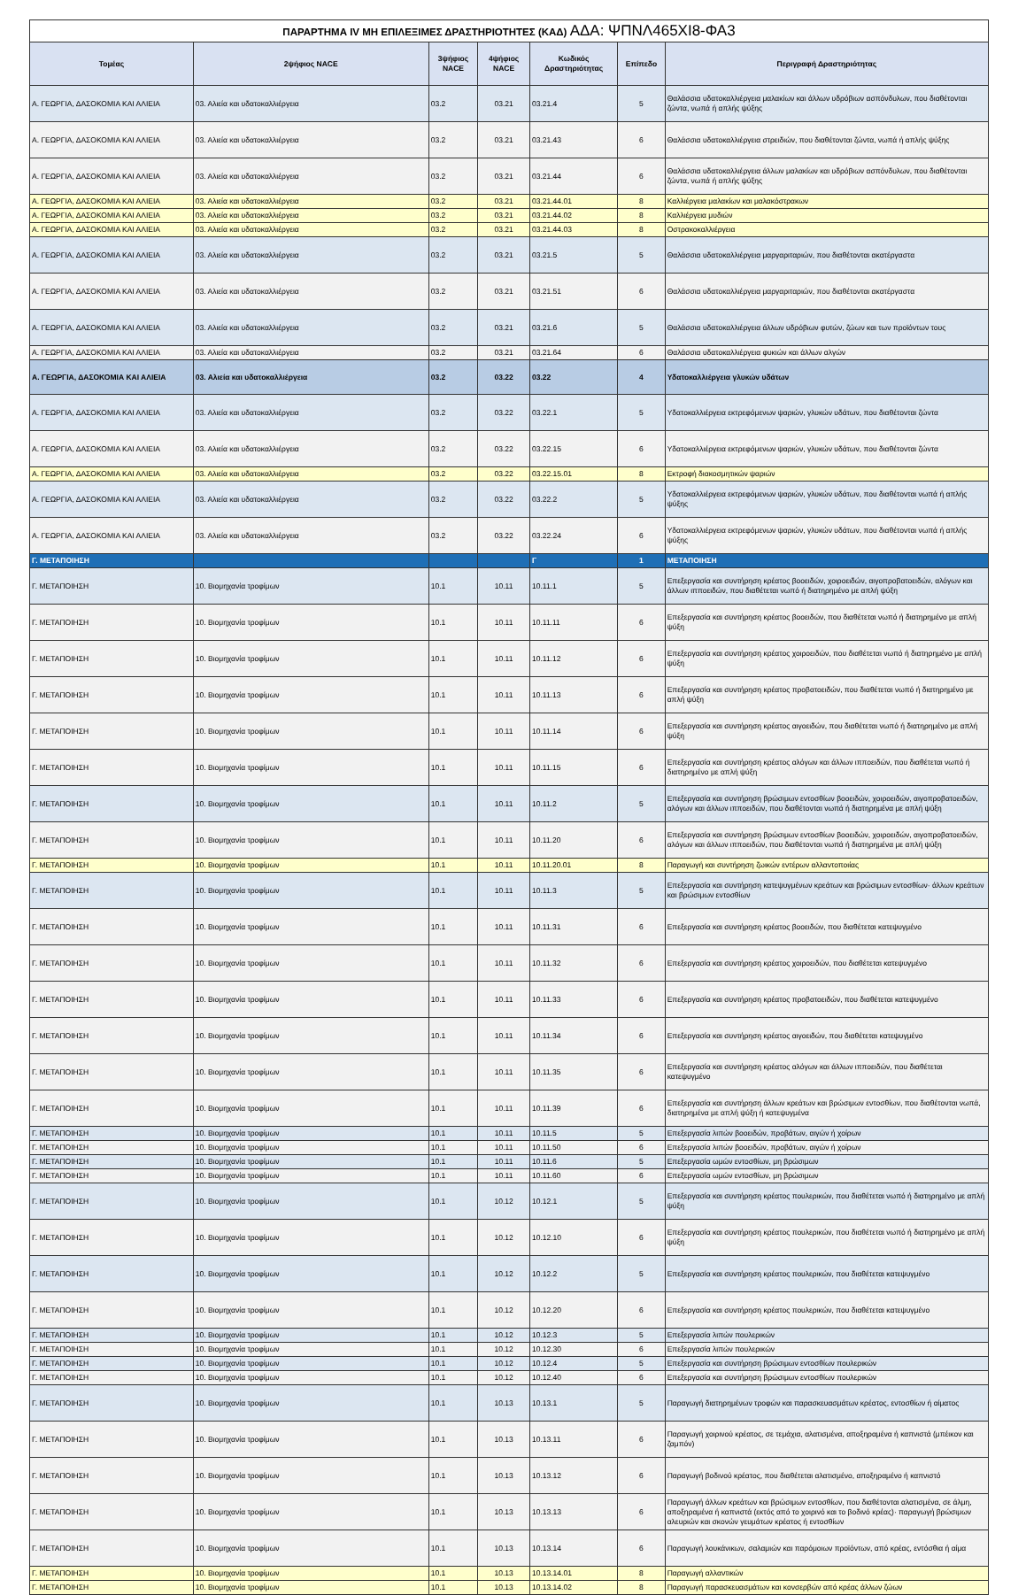| ΠΑΡΑΡΤΗΜΑ IV ΜΗ ΕΠΙΛΕΞΙΜΕΣ ΔΡΑΣΤΗΡΙΟΤΗΤΕΣ (ΚΑΔ) ΑΔΑ: ΨΠΝΛ465ΧΙ8-ΦΑ3 | | | | | | |
| Τομέας | 2ψήφιος NACE | 3ψήφιος NACE | 4ψήφιος NACE | Κωδικός Δραστηριότητας | Επίπεδο | Περιγραφή Δραστηριότητας |
| Α. ΓΕΩΡΓΙΑ, ΔΑΣΟΚΟΜΙΑ ΚΑΙ ΑΛΙΕΙΑ | 03. Αλιεία και υδατοκαλλιέργεια | 03.2 | 03.21 | 03.21.4 | 5 | Θαλάσσια υδατοκαλλιέργεια μαλακίων και άλλων υδρόβιων ασπόνδυλων, που διαθέτονται ζώντα, νωπά ή απλής ψύξης |
| Α. ΓΕΩΡΓΙΑ, ΔΑΣΟΚΟΜΙΑ ΚΑΙ ΑΛΙΕΙΑ | 03. Αλιεία και υδατοκαλλιέργεια | 03.2 | 03.21 | 03.21.43 | 6 | Θαλάσσια υδατοκαλλιέργεια στρειδιών, που διαθέτονται ζώντα, νωπά ή απλής ψύξης |
| Α. ΓΕΩΡΓΙΑ, ΔΑΣΟΚΟΜΙΑ ΚΑΙ ΑΛΙΕΙΑ | 03. Αλιεία και υδατοκαλλιέργεια | 03.2 | 03.21 | 03.21.44 | 6 | Θαλάσσια υδατοκαλλιέργεια άλλων μαλακίων και υδρόβιων ασπόνδυλων, που διαθέτονται ζώντα, νωπά ή απλής ψύξης |
| Α. ΓΕΩΡΓΙΑ, ΔΑΣΟΚΟΜΙΑ ΚΑΙ ΑΛΙΕΙΑ | 03. Αλιεία και υδατοκαλλιέργεια | 03.2 | 03.21 | 03.21.44.01 | 8 | Καλλιέργεια μαλακίων και μαλακόστρακων |
| Α. ΓΕΩΡΓΙΑ, ΔΑΣΟΚΟΜΙΑ ΚΑΙ ΑΛΙΕΙΑ | 03. Αλιεία και υδατοκαλλιέργεια | 03.2 | 03.21 | 03.21.44.02 | 8 | Καλλιέργεια μυδιών |
| Α. ΓΕΩΡΓΙΑ, ΔΑΣΟΚΟΜΙΑ ΚΑΙ ΑΛΙΕΙΑ | 03. Αλιεία και υδατοκαλλιέργεια | 03.2 | 03.21 | 03.21.44.03 | 8 | Οστρακοκαλλιέργεια |
| Α. ΓΕΩΡΓΙΑ, ΔΑΣΟΚΟΜΙΑ ΚΑΙ ΑΛΙΕΙΑ | 03. Αλιεία και υδατοκαλλιέργεια | 03.2 | 03.21 | 03.21.5 | 5 | Θαλάσσια υδατοκαλλιέργεια μαργαριταριών, που διαθέτονται ακατέργαστα |
| Α. ΓΕΩΡΓΙΑ, ΔΑΣΟΚΟΜΙΑ ΚΑΙ ΑΛΙΕΙΑ | 03. Αλιεία και υδατοκαλλιέργεια | 03.2 | 03.21 | 03.21.51 | 6 | Θαλάσσια υδατοκαλλιέργεια μαργαριταριών, που διαθέτονται ακατέργαστα |
| Α. ΓΕΩΡΓΙΑ, ΔΑΣΟΚΟΜΙΑ ΚΑΙ ΑΛΙΕΙΑ | 03. Αλιεία και υδατοκαλλιέργεια | 03.2 | 03.21 | 03.21.6 | 5 | Θαλάσσια υδατοκαλλιέργεια άλλων υδρόβιων φυτών, ζώων και των προϊόντων τους |
| Α. ΓΕΩΡΓΙΑ, ΔΑΣΟΚΟΜΙΑ ΚΑΙ ΑΛΙΕΙΑ | 03. Αλιεία και υδατοκαλλιέργεια | 03.2 | 03.21 | 03.21.64 | 6 | Θαλάσσια υδατοκαλλιέργεια φυκιών και άλλων αλγών |
| Α. ΓΕΩΡΓΙΑ, ΔΑΣΟΚΟΜΙΑ ΚΑΙ ΑΛΙΕΙΑ | 03. Αλιεία και υδατοκαλλιέργεια | 03.2 | 03.22 | 03.22 | 4 | Υδατοκαλλιέργεια γλυκών υδάτων |
| Α. ΓΕΩΡΓΙΑ, ΔΑΣΟΚΟΜΙΑ ΚΑΙ ΑΛΙΕΙΑ | 03. Αλιεία και υδατοκαλλιέργεια | 03.2 | 03.22 | 03.22.1 | 5 | Υδατοκαλλιέργεια εκτρεφόμενων ψαριών, γλυκών υδάτων, που διαθέτονται ζώντα |
| Α. ΓΕΩΡΓΙΑ, ΔΑΣΟΚΟΜΙΑ ΚΑΙ ΑΛΙΕΙΑ | 03. Αλιεία και υδατοκαλλιέργεια | 03.2 | 03.22 | 03.22.15 | 6 | Υδατοκαλλιέργεια εκτρεφόμενων ψαριών, γλυκών υδάτων, που διαθέτονται ζώντα |
| Α. ΓΕΩΡΓΙΑ, ΔΑΣΟΚΟΜΙΑ ΚΑΙ ΑΛΙΕΙΑ | 03. Αλιεία και υδατοκαλλιέργεια | 03.2 | 03.22 | 03.22.15.01 | 8 | Εκτροφή διακοσμητικών ψαριών |
| Α. ΓΕΩΡΓΙΑ, ΔΑΣΟΚΟΜΙΑ ΚΑΙ ΑΛΙΕΙΑ | 03. Αλιεία και υδατοκαλλιέργεια | 03.2 | 03.22 | 03.22.2 | 5 | Υδατοκαλλιέργεια εκτρεφόμενων ψαριών, γλυκών υδάτων, που διαθέτονται νωπά ή απλής ψύξης |
| Α. ΓΕΩΡΓΙΑ, ΔΑΣΟΚΟΜΙΑ ΚΑΙ ΑΛΙΕΙΑ | 03. Αλιεία και υδατοκαλλιέργεια | 03.2 | 03.22 | 03.22.24 | 6 | Υδατοκαλλιέργεια εκτρεφόμενων ψαριών, γλυκών υδάτων, που διαθέτονται νωπά ή απλής ψύξης |
| Γ. ΜΕΤΑΠΟΙΗΣΗ | | | | Γ | 1 | ΜΕΤΑΠΟΙΗΣΗ |
| Γ. ΜΕΤΑΠΟΙΗΣΗ | 10. Βιομηχανία τροφίμων | 10.1 | 10.11 | 10.11.1 | 5 | Επεξεργασία και συντήρηση κρέατος βοοειδών, χοιροειδών, αιγοπροβατοειδών, αλόγων και άλλων ιπποειδών, που διαθέτεται νωπό ή διατηρημένο με απλή ψύξη |
| Γ. ΜΕΤΑΠΟΙΗΣΗ | 10. Βιομηχανία τροφίμων | 10.1 | 10.11 | 10.11.11 | 6 | Επεξεργασία και συντήρηση κρέατος βοοειδών, που διαθέτεται νωπό ή διατηρημένο με απλή ψύξη |
| Γ. ΜΕΤΑΠΟΙΗΣΗ | 10. Βιομηχανία τροφίμων | 10.1 | 10.11 | 10.11.12 | 6 | Επεξεργασία και συντήρηση κρέατος χοιροειδών, που διαθέτεται νωπό ή διατηρημένο με απλή ψύξη |
| Γ. ΜΕΤΑΠΟΙΗΣΗ | 10. Βιομηχανία τροφίμων | 10.1 | 10.11 | 10.11.13 | 6 | Επεξεργασία και συντήρηση κρέατος προβατοειδών, που διαθέτεται νωπό ή διατηρημένο με απλή ψύξη |
| Γ. ΜΕΤΑΠΟΙΗΣΗ | 10. Βιομηχανία τροφίμων | 10.1 | 10.11 | 10.11.14 | 6 | Επεξεργασία και συντήρηση κρέατος αιγοειδών, που διαθέτεται νωπό ή διατηρημένο με απλή ψύξη |
| Γ. ΜΕΤΑΠΟΙΗΣΗ | 10. Βιομηχανία τροφίμων | 10.1 | 10.11 | 10.11.15 | 6 | Επεξεργασία και συντήρηση κρέατος αλόγων και άλλων ιπποειδών, που διαθέτεται νωπό ή διατηρημένο με απλή ψύξη |
| Γ. ΜΕΤΑΠΟΙΗΣΗ | 10. Βιομηχανία τροφίμων | 10.1 | 10.11 | 10.11.2 | 5 | Επεξεργασία και συντήρηση βρώσιμων εντοσθίων βοοειδών, χοιροειδών, αιγοπροβατοειδών, αλόγων και άλλων ιπποειδών, που διαθέτονται νωπά ή διατηρημένα με απλή ψύξη |
| Γ. ΜΕΤΑΠΟΙΗΣΗ | 10. Βιομηχανία τροφίμων | 10.1 | 10.11 | 10.11.20 | 6 | Επεξεργασία και συντήρηση βρώσιμων εντοσθίων βοοειδών, χοιροειδών, αιγοπροβατοειδών, αλόγων και άλλων ιπποειδών, που διαθέτονται νωπά ή διατηρημένα με απλή ψύξη |
| Γ. ΜΕΤΑΠΟΙΗΣΗ | 10. Βιομηχανία τροφίμων | 10.1 | 10.11 | 10.11.20.01 | 8 | Παραγωγή και συντήρηση ζωικών εντέρων αλλαντοποιίας |
| Γ. ΜΕΤΑΠΟΙΗΣΗ | 10. Βιομηχανία τροφίμων | 10.1 | 10.11 | 10.11.3 | 5 | Επεξεργασία και συντήρηση κατεψυγμένων κρεάτων και βρώσιμων εντοσθίων· άλλων κρεάτων και βρώσιμων εντοσθίων |
| Γ. ΜΕΤΑΠΟΙΗΣΗ | 10. Βιομηχανία τροφίμων | 10.1 | 10.11 | 10.11.31 | 6 | Επεξεργασία και συντήρηση κρέατος βοοειδών, που διαθέτεται κατεψυγμένο |
| Γ. ΜΕΤΑΠΟΙΗΣΗ | 10. Βιομηχανία τροφίμων | 10.1 | 10.11 | 10.11.32 | 6 | Επεξεργασία και συντήρηση κρέατος χοιροειδών, που διαθέτεται κατεψυγμένο |
| Γ. ΜΕΤΑΠΟΙΗΣΗ | 10. Βιομηχανία τροφίμων | 10.1 | 10.11 | 10.11.33 | 6 | Επεξεργασία και συντήρηση κρέατος προβατοειδών, που διαθέτεται κατεψυγμένο |
| Γ. ΜΕΤΑΠΟΙΗΣΗ | 10. Βιομηχανία τροφίμων | 10.1 | 10.11 | 10.11.34 | 6 | Επεξεργασία και συντήρηση κρέατος αιγοειδών, που διαθέτεται κατεψυγμένο |
| Γ. ΜΕΤΑΠΟΙΗΣΗ | 10. Βιομηχανία τροφίμων | 10.1 | 10.11 | 10.11.35 | 6 | Επεξεργασία και συντήρηση κρέατος αλόγων και άλλων ιπποειδών, που διαθέτεται κατεψυγμένο |
| Γ. ΜΕΤΑΠΟΙΗΣΗ | 10. Βιομηχανία τροφίμων | 10.1 | 10.11 | 10.11.39 | 6 | Επεξεργασία και συντήρηση άλλων κρεάτων και βρώσιμων εντοσθίων, που διαθέτονται νωπά, διατηρημένα με απλή ψύξη ή κατεψυγμένα |
| Γ. ΜΕΤΑΠΟΙΗΣΗ | 10. Βιομηχανία τροφίμων | 10.1 | 10.11 | 10.11.5 | 5 | Επεξεργασία λιπών βοοειδών, προβάτων, αιγών ή χοίρων |
| Γ. ΜΕΤΑΠΟΙΗΣΗ | 10. Βιομηχανία τροφίμων | 10.1 | 10.11 | 10.11.50 | 6 | Επεξεργασία λιπών βοοειδών, προβάτων, αιγών ή χοίρων |
| Γ. ΜΕΤΑΠΟΙΗΣΗ | 10. Βιομηχανία τροφίμων | 10.1 | 10.11 | 10.11.6 | 5 | Επεξεργασία ωμών εντοσθίων, μη βρώσιμων |
| Γ. ΜΕΤΑΠΟΙΗΣΗ | 10. Βιομηχανία τροφίμων | 10.1 | 10.11 | 10.11.60 | 6 | Επεξεργασία ωμών εντοσθίων, μη βρώσιμων |
| Γ. ΜΕΤΑΠΟΙΗΣΗ | 10. Βιομηχανία τροφίμων | 10.1 | 10.12 | 10.12.1 | 5 | Επεξεργασία και συντήρηση κρέατος πουλερικών, που διαθέτεται νωπό ή διατηρημένο με απλή ψύξη |
| Γ. ΜΕΤΑΠΟΙΗΣΗ | 10. Βιομηχανία τροφίμων | 10.1 | 10.12 | 10.12.10 | 6 | Επεξεργασία και συντήρηση κρέατος πουλερικών, που διαθέτεται νωπό ή διατηρημένο με απλή ψύξη |
| Γ. ΜΕΤΑΠΟΙΗΣΗ | 10. Βιομηχανία τροφίμων | 10.1 | 10.12 | 10.12.2 | 5 | Επεξεργασία και συντήρηση κρέατος πουλερικών, που διαθέτεται κατεψυγμένο |
| Γ. ΜΕΤΑΠΟΙΗΣΗ | 10. Βιομηχανία τροφίμων | 10.1 | 10.12 | 10.12.20 | 6 | Επεξεργασία και συντήρηση κρέατος πουλερικών, που διαθέτεται κατεψυγμένο |
| Γ. ΜΕΤΑΠΟΙΗΣΗ | 10. Βιομηχανία τροφίμων | 10.1 | 10.12 | 10.12.3 | 5 | Επεξεργασία λιπών πουλερικών |
| Γ. ΜΕΤΑΠΟΙΗΣΗ | 10. Βιομηχανία τροφίμων | 10.1 | 10.12 | 10.12.30 | 6 | Επεξεργασία λιπών πουλερικών |
| Γ. ΜΕΤΑΠΟΙΗΣΗ | 10. Βιομηχανία τροφίμων | 10.1 | 10.12 | 10.12.4 | 5 | Επεξεργασία και συντήρηση βρώσιμων εντοσθίων πουλερικών |
| Γ. ΜΕΤΑΠΟΙΗΣΗ | 10. Βιομηχανία τροφίμων | 10.1 | 10.12 | 10.12.40 | 6 | Επεξεργασία και συντήρηση βρώσιμων εντοσθίων πουλερικών |
| Γ. ΜΕΤΑΠΟΙΗΣΗ | 10. Βιομηχανία τροφίμων | 10.1 | 10.13 | 10.13.1 | 5 | Παραγωγή διατηρημένων τροφών και παρασκευασμάτων κρέατος, εντοσθίων ή αίματος |
| Γ. ΜΕΤΑΠΟΙΗΣΗ | 10. Βιομηχανία τροφίμων | 10.1 | 10.13 | 10.13.11 | 6 | Παραγωγή χοιρινού κρέατος, σε τεμάχια, αλατισμένα, αποξηραμένα ή καπνιστά (μπέικον και ζαμπόν) |
| Γ. ΜΕΤΑΠΟΙΗΣΗ | 10. Βιομηχανία τροφίμων | 10.1 | 10.13 | 10.13.12 | 6 | Παραγωγή βοδινού κρέατος, που διαθέτεται αλατισμένο, αποξηραμένο ή καπνιστό |
| Γ. ΜΕΤΑΠΟΙΗΣΗ | 10. Βιομηχανία τροφίμων | 10.1 | 10.13 | 10.13.13 | 6 | Παραγωγή άλλων κρεάτων και βρώσιμων εντοσθίων, που διαθέτονται αλατισμένα, σε άλμη, αποξηραμένα ή καπνιστά (εκτός από το χοιρινό και το βοδινό κρέας)· παραγωγή βρώσιμων αλευριών και σκονών γευμάτων κρέατος ή εντοσθίων |
| Γ. ΜΕΤΑΠΟΙΗΣΗ | 10. Βιομηχανία τροφίμων | 10.1 | 10.13 | 10.13.14 | 6 | Παραγωγή λουκάνικων, σαλαμιών και παρόμοιων προϊόντων, από κρέας, εντόσθια ή αίμα |
| Γ. ΜΕΤΑΠΟΙΗΣΗ | 10. Βιομηχανία τροφίμων | 10.1 | 10.13 | 10.13.14.01 | 8 | Παραγωγή αλλαντικών |
| Γ. ΜΕΤΑΠΟΙΗΣΗ | 10. Βιομηχανία τροφίμων | 10.1 | 10.13 | 10.13.14.02 | 8 | Παραγωγή παρασκευασμάτων και κονσερβών από κρέας άλλων ζώων |